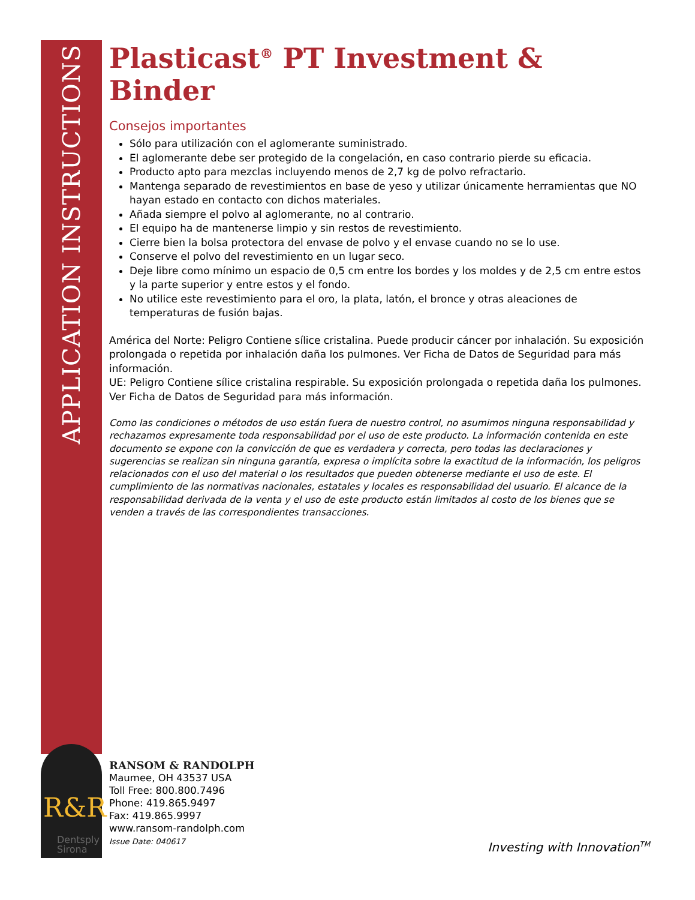APPLICATION INSTRUCTIONS
R&R
Dentsply
Sirona
Plasticast<sup>®</sup> PT Investment & Binder
Consejos importantes
Sólo para utilización con el aglomerante suministrado.
El aglomerante debe ser protegido de la congelación, en caso contrario pierde su eficacia.
Producto apto para mezclas incluyendo menos de 2,7 kg de polvo refractario.
Mantenga separado de revestimientos en base de yeso y utilizar únicamente herramientas que NO hayan estado en contacto con dichos materiales.
Añada siempre el polvo al aglomerante, no al contrario.
El equipo ha de mantenerse limpio y sin restos de revestimiento.
Cierre bien la bolsa protectora del envase de polvo y el envase cuando no se lo use.
Conserve el polvo del revestimiento en un lugar seco.
Deje libre como mínimo un espacio de 0,5 cm entre los bordes y los moldes y de 2,5 cm entre estos y la parte superior y entre estos y el fondo.
No utilice este revestimiento para el oro, la plata, latón, el bronce y otras aleaciones de temperaturas de fusión bajas.
América del Norte: Peligro Contiene sílice cristalina. Puede producir cáncer por inhalación. Su exposición prolongada o repetida por inhalación daña los pulmones. Ver Ficha de Datos de Seguridad para más información.
UE: Peligro Contiene sílice cristalina respirable. Su exposición prolongada o repetida daña los pulmones. Ver Ficha de Datos de Seguridad para más información.
Como las condiciones o métodos de uso están fuera de nuestro control, no asumimos ninguna responsabilidad y rechazamos expresamente toda responsabilidad por el uso de este producto. La información contenida en este documento se expone con la convicción de que es verdadera y correcta, pero todas las declaraciones y sugerencias se realizan sin ninguna garantía, expresa o implícita sobre la exactitud de la información, los peligros relacionados con el uso del material o los resultados que pueden obtenerse mediante el uso de este. El cumplimiento de las normativas nacionales, estatales y locales es responsabilidad del usuario. El alcance de la responsabilidad derivada de la venta y el uso de este producto están limitados al costo de los bienes que se venden a través de las correspondientes transacciones.
RANSOM & RANDOLPH
Maumee, OH 43537 USA
Toll Free: 800.800.7496
Phone: 419.865.9497
Fax: 419.865.9997
www.ransom-randolph.com
Issue Date: 040617
Investing with Innovation<sup>TM</sup>